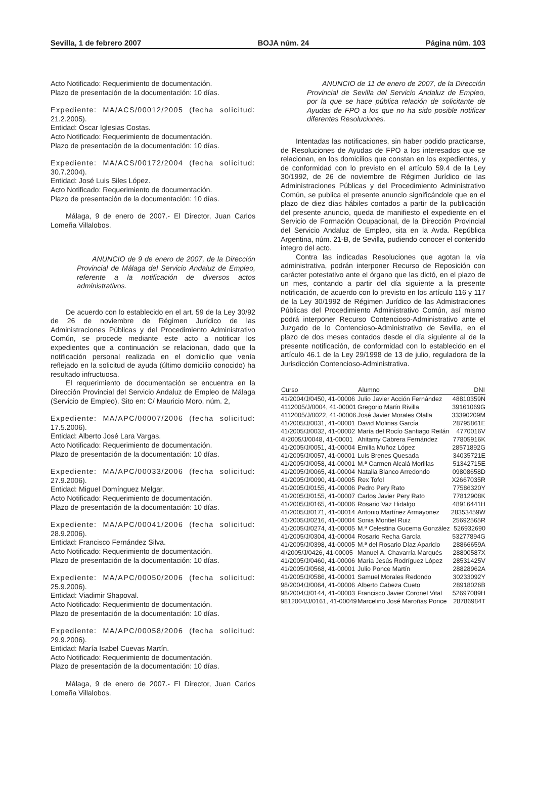Sevilla, 1 de febrero 2007 BOJA núm. 24 Página núm. 103
Acto Notificado: Requerimiento de documentación.
Plazo de presentación de la documentación: 10 días.
Expediente: MA/ACS/00012/2005 (fecha solicitud: 21.2.2005).
Entidad: Óscar Iglesias Costas.
Acto Notificado: Requerimiento de documentación.
Plazo de presentación de la documentación: 10 días.
Expediente: MA/ACS/00172/2004 (fecha solicitud: 30.7.2004).
Entidad: José Luis Siles López.
Acto Notificado: Requerimiento de documentación.
Plazo de presentación de la documentación: 10 días.
Málaga, 9 de enero de 2007.- El Director, Juan Carlos Lomeña Villalobos.
ANUNCIO de 9 de enero de 2007, de la Dirección Provincial de Málaga del Servicio Andaluz de Empleo, referente a la notificación de diversos actos administrativos.
De acuerdo con lo establecido en el art. 59 de la Ley 30/92 de 26 de noviembre de Régimen Jurídico de las Administraciones Públicas y del Procedimiento Administrativo Común, se procede mediante este acto a notificar los expedientes que a continuación se relacionan, dado que la notificación personal realizada en el domicilio que venía reflejado en la solicitud de ayuda (último domicilio conocido) ha resultado infructuosa.
El requerimiento de documentación se encuentra en la Dirección Provincial del Servicio Andaluz de Empleo de Málaga (Servicio de Empleo). Sito en: C/ Mauricio Moro, núm. 2,
Expediente: MA/APC/00007/2006 (fecha solicitud: 17.5.2006).
Entidad: Alberto José Lara Vargas.
Acto Notificado: Requerimiento de documentación.
Plazo de presentación de la documentación: 10 días.
Expediente: MA/APC/00033/2006 (fecha solicitud: 27.9.2006).
Entidad: Miguel Domínguez Melgar.
Acto Notificado: Requerimiento de documentación.
Plazo de presentación de la documentación: 10 días.
Expediente: MA/APC/00041/2006 (fecha solicitud: 28.9.2006).
Entidad: Francisco Fernández Silva.
Acto Notificado: Requerimiento de documentación.
Plazo de presentación de la documentación: 10 días.
Expediente: MA/APC/00050/2006 (fecha solicitud: 25.9.2006).
Entidad: Viadimir Shapoval.
Acto Notificado: Requerimiento de documentación.
Plazo de presentación de la documentación: 10 días.
Expediente: MA/APC/00058/2006 (fecha solicitud: 29.9.2006).
Entidad: María Isabel Cuevas Martín.
Acto Notificado: Requerimiento de documentación.
Plazo de presentación de la documentación: 10 días.
Málaga, 9 de enero de 2007.- El Director, Juan Carlos Lomeña Villalobos.
ANUNCIO de 11 de enero de 2007, de la Dirección Provincial de Sevilla del Servicio Andaluz de Empleo, por la que se hace pública relación de solicitante de Ayudas de FPO a los que no ha sido posible notificar diferentes Resoluciones.
Intentadas las notificaciones, sin haber podido practicarse, de Resoluciones de Ayudas de FPO a los interesados que se relacionan, en los domicilios que constan en los expedientes, y de conformidad con lo previsto en el artículo 59.4 de la Ley 30/1992, de 26 de noviembre de Régimen Jurídico de las Administraciones Públicas y del Procedimiento Administrativo Común, se publica el presente anuncio significándole que en el plazo de diez días hábiles contados a partir de la publicación del presente anuncio, queda de manifiesto el expediente en el Servicio de Formación Ocupacional, de la Dirección Provincial del Servicio Andaluz de Empleo, sita en la Avda. República Argentina, núm. 21-B, de Sevilla, pudiendo conocer el contenido integro del acto.
Contra las indicadas Resoluciones que agotan la vía administrativa, podrán interponer Recurso de Reposición con carácter potestativo ante el órgano que las dictó, en el plazo de un mes, contando a partir del día siguiente a la presente notificación, de acuerdo con lo previsto en los artículo 116 y 117 de la Ley 30/1992 de Régimen Jurídico de las Admistraciones Públicas del Procedimiento Administrativo Común, así mismo podrá interponer Recurso Contencioso-Administrativo ante el Juzgado de lo Contencioso-Administrativo de Sevilla, en el plazo de dos meses contados desde el día siguiente al de la presente notificación, de conformidad con lo establecido en el artículo 46.1 de la Ley 29/1998 de 13 de julio, reguladora de la Jurisdicción Contencioso-Administrativa.
| Curso | Alumno | DNI |
| --- | --- | --- |
| 41/2004/J/0450, 41-00006 | Julio Javier Acción Fernández | 48810359N |
| 4112005/J/0004, 41-00001 | Gregorio Marín Rivilla | 39161069G |
| 4112005/J/0022, 41-00006 | José Javier Morales Olalla | 33390209M |
| 41/2005/J/0031, 41-00001 | David Molinas García | 28795861E |
| 41/2005/J/0032, 41-00002 | María del Rocío Santiago Reilán | 4770016V |
| 4l/2005/J/0048, 41-00001 | Ahitamy Cabrera Fernández | 77805916K |
| 41/2005/J/0051, 41-00004 | Emilia Muñoz López | 28571892G |
| 41/2005/J/0057, 41-00001 | Luis Brenes Quesada | 34035721E |
| 41/2005/J/0058, 41-00001 | M.ª Carmen Alcalá Morillas | 51342715E |
| 41/2005/J/0065, 41-00004 | Natalia Blanco Arredondo | 09808658D |
| 41/2005/J/0090, 41-00005 | Rex Tofol | X2667035R |
| 41/2005/J/0155, 41-00006 | Pedro Pery Rato | 77586320Y |
| 41/2005/J/0155, 41-00007 | Carlos Javier Pery Rato | 77812908K |
| 41/2005/J/0165, 41-00006 | Rosario Vaz Hidalgo | 48916441H |
| 41/2005/J/0171, 41-00014 | Antonio Martínez Armayonez | 28353459W |
| 41/2005/J/0216, 41-00004 | Sonia Montiel Ruiz | 25692565R |
| 41/2005/J/0274, 41-00005 | M.ª Celestina Gucema González | 526932690 |
| 41/2005/J/0304, 41-00004 | Rosario Recha García | 53277894G |
| 41/2005/J/0398, 41-00005 | M.ª del Rosario Díaz Aparicio | 28866659A |
| 4l/2005/J/0426, 41-00005 | Manuel A. Chavarría Marqués | 28800587X |
| 41/2005/J/0460, 41-00006 | María Jesús Rodríguez López | 28531425V |
| 41/2005/J/0568, 41-00001 | Julio Ponce Martín | 28828962A |
| 41/2005/J/0586, 41-00001 | Samuel Morales Redondo | 30233092Y |
| 98/2004/J/0064, 41-00006 | Alberto Cabeza Cueto | 28918026B |
| 98/2004/J/0144, 41-00003 | Francisco Javier Coronel Vital | 52697089H |
| 9812004/J/0161, 41-00049 | Marcelino José Maroñas Ponce | 28786984T |